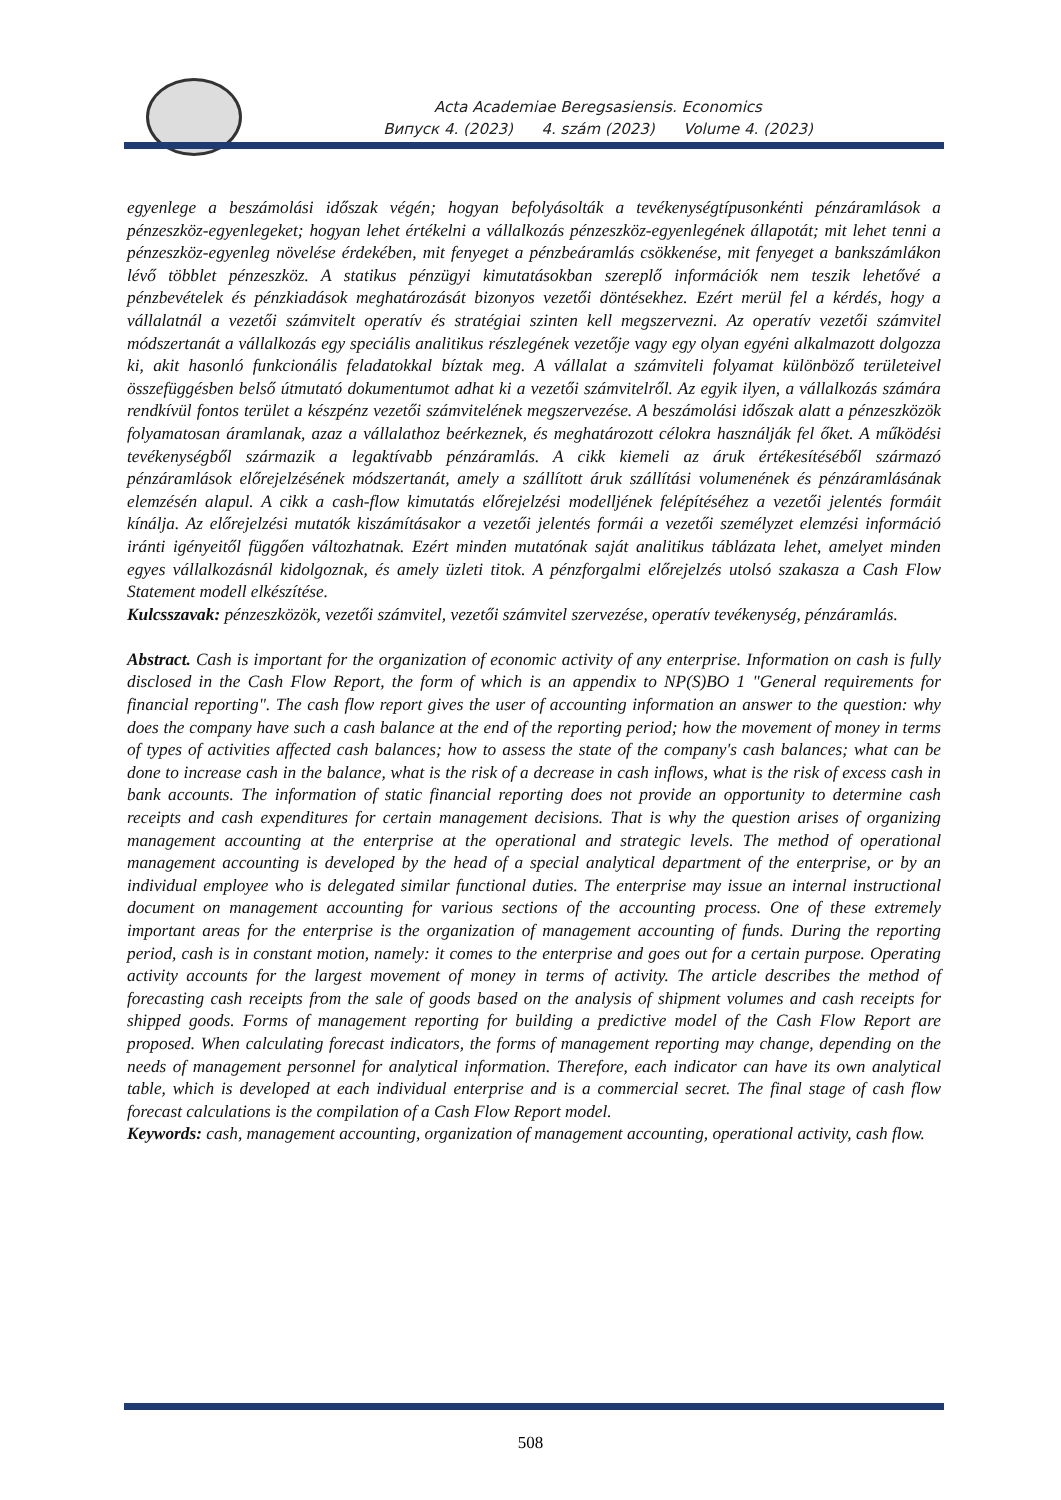Acta Academiae Beregsasiensis. Economics
Випуск 4. (2023) 4. szám (2023) Volume 4. (2023)
egyenlege a beszámolási időszak végén; hogyan befolyásolták a tevékenységtípusonkénti pénzáramlások a pénzeszköz-egyenlegeket; hogyan lehet értékelni a vállalkozás pénzeszköz-egyenlegének állapotát; mit lehet tenni a pénzeszköz-egyenleg növelése érdekében, mit fenyeget a pénzbeáramlás csökkenése, mit fenyeget a bankszámlákon lévő többlet pénzeszköz. A statikus pénzügyi kimutatásokban szereplő információk nem teszik lehetővé a pénzbevételek és pénzkiadások meghatározását bizonyos vezetői döntésekhez. Ezért merül fel a kérdés, hogy a vállalatnál a vezetői számvitelt operatív és stratégiai szinten kell megszervezni. Az operatív vezetői számvitel módszertanát a vállalkozás egy speciális analitikus részlegének vezetője vagy egy olyan egyéni alkalmazott dolgozza ki, akit hasonló funkcionális feladatokkal bíztak meg. A vállalat a számviteli folyamat különböző területeivel összefüggésben belső útmutató dokumentumot adhat ki a vezetői számvitelről. Az egyik ilyen, a vállalkozás számára rendkívül fontos terület a készpénz vezetői számvitelének megszervezése. A beszámolási időszak alatt a pénzeszközök folyamatosan áramlanak, azaz a vállalathoz beérkeznek, és meghatározott célokra használják fel őket. A működési tevékenységből származik a legaktívabb pénzáramlás. A cikk kiemeli az áruk értékesítéséből származó pénzáramlások előrejelzésének módszertanát, amely a szállított áruk szállítási volumenének és pénzáramlásának elemzésén alapul. A cikk a cash-flow kimutatás előrejelzési modelljének felépítéséhez a vezetői jelentés formáit kínálja. Az előrejelzési mutatók kiszámításakor a vezetői jelentés formái a vezetői személyzet elemzési információ iránti igényeitől függően változhatnak. Ezért minden mutatónak saját analitikus táblázata lehet, amelyet minden egyes vállalkozásnál kidolgoznak, és amely üzleti titok. A pénzforgalmi előrejelzés utolsó szakasza a Cash Flow Statement modell elkészítése.
Kulcsszavak: pénzeszközök, vezetői számvitel, vezetői számvitel szervezése, operatív tevékenység, pénzáramlás.
Abstract. Cash is important for the organization of economic activity of any enterprise. Information on cash is fully disclosed in the Cash Flow Report, the form of which is an appendix to NP(S)BO 1 "General requirements for financial reporting". The cash flow report gives the user of accounting information an answer to the question: why does the company have such a cash balance at the end of the reporting period; how the movement of money in terms of types of activities affected cash balances; how to assess the state of the company's cash balances; what can be done to increase cash in the balance, what is the risk of a decrease in cash inflows, what is the risk of excess cash in bank accounts. The information of static financial reporting does not provide an opportunity to determine cash receipts and cash expenditures for certain management decisions. That is why the question arises of organizing management accounting at the enterprise at the operational and strategic levels. The method of operational management accounting is developed by the head of a special analytical department of the enterprise, or by an individual employee who is delegated similar functional duties. The enterprise may issue an internal instructional document on management accounting for various sections of the accounting process. One of these extremely important areas for the enterprise is the organization of management accounting of funds. During the reporting period, cash is in constant motion, namely: it comes to the enterprise and goes out for a certain purpose. Operating activity accounts for the largest movement of money in terms of activity. The article describes the method of forecasting cash receipts from the sale of goods based on the analysis of shipment volumes and cash receipts for shipped goods. Forms of management reporting for building a predictive model of the Cash Flow Report are proposed. When calculating forecast indicators, the forms of management reporting may change, depending on the needs of management personnel for analytical information. Therefore, each indicator can have its own analytical table, which is developed at each individual enterprise and is a commercial secret. The final stage of cash flow forecast calculations is the compilation of a Cash Flow Report model.
Keywords: cash, management accounting, organization of management accounting, operational activity, cash flow.
508